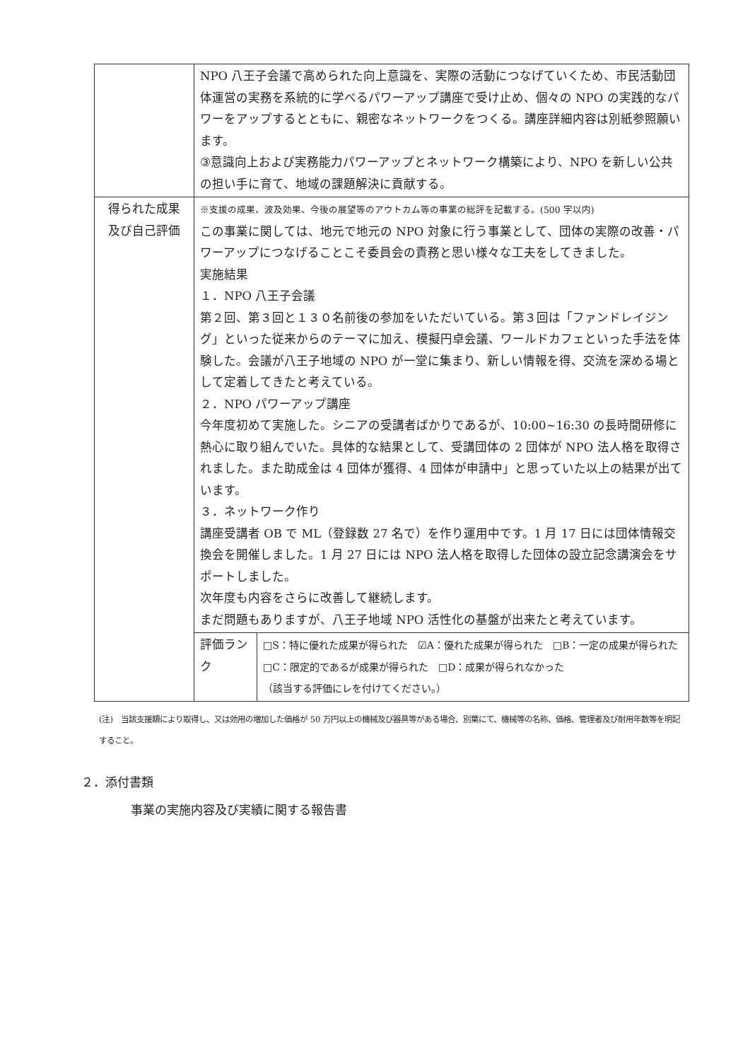| | NPO 八王子会議で高められた向上意識を、実際の活動につなげていくため、市民活動団体運営の実務を系統的に学べるパワーアップ講座で受け止め、個々の NPO の実践的なパワーをアップするとともに、親密なネットワークをつくる。講座詳細内容は別紙参照願います。 ③意識向上および実務能力パワーアップとネットワーク構築により、NPO を新しい公共の担い手に育て、地域の課題解決に貢献する。 | |
| 得られた成果 及び自己評価 | ※支援の成果、波及効果、今後の展望等のアウトカム等の事業の総評を記載する。(500 字以内) この事業に関しては、地元で地元の NPO 対象に行う事業として、団体の実際の改善・パワーアップにつなげることこそ委員会の責務と思い様々な工夫をしてきました。 実施結果 １．NPO 八王子会議 第２回、第３回と１３０名前後の参加をいただいている。第３回は「ファンドレイジング」といった従来からのテーマに加え、模擬円卓会議、ワールドカフェといった手法を体験した。会議が八王子地域の NPO が一堂に集まり、新しい情報を得、交流を深める場として定着してきたと考えている。 ２．NPO パワーアップ講座 今年度初めて実施した。シニアの受講者ばかりであるが、10:00~16:30 の長時間研修に熱心に取り組んでいた。具体的な結果として、受講団体の 2 団体が NPO 法人格を取得されました。また助成金は 4 団体が獲得、4 団体が申請中」と思っていた以上の結果が出ています。 ３．ネットワーク作り 講座受講者 OB で ML（登録数 27 名で）を作り運用中です。1 月 17 日には団体情報交換会を開催しました。1 月 27 日には NPO 法人格を取得した団体の設立記念講演会をサポートしました。 次年度も内容をさらに改善して継続します。 まだ問題もありますが、八王子地域 NPO 活性化の基盤が出来たと考えています。 | |
| | 評価ランク | □S：特に優れた成果が得られた ☑A：優れた成果が得られた □B：一定の成果が得られた □C：限定的であるが成果が得られた □D：成果が得られなかった （該当する評価にレを付けてください。） |
(注)　当該支援額により取得し、又は効用の増加した価格が 50 万円以上の機械及び器具等がある場合、別葉にて、機械等の名称、価格、管理者及び耐用年数等を明記すること。
２．添付書類
事業の実施内容及び実績に関する報告書